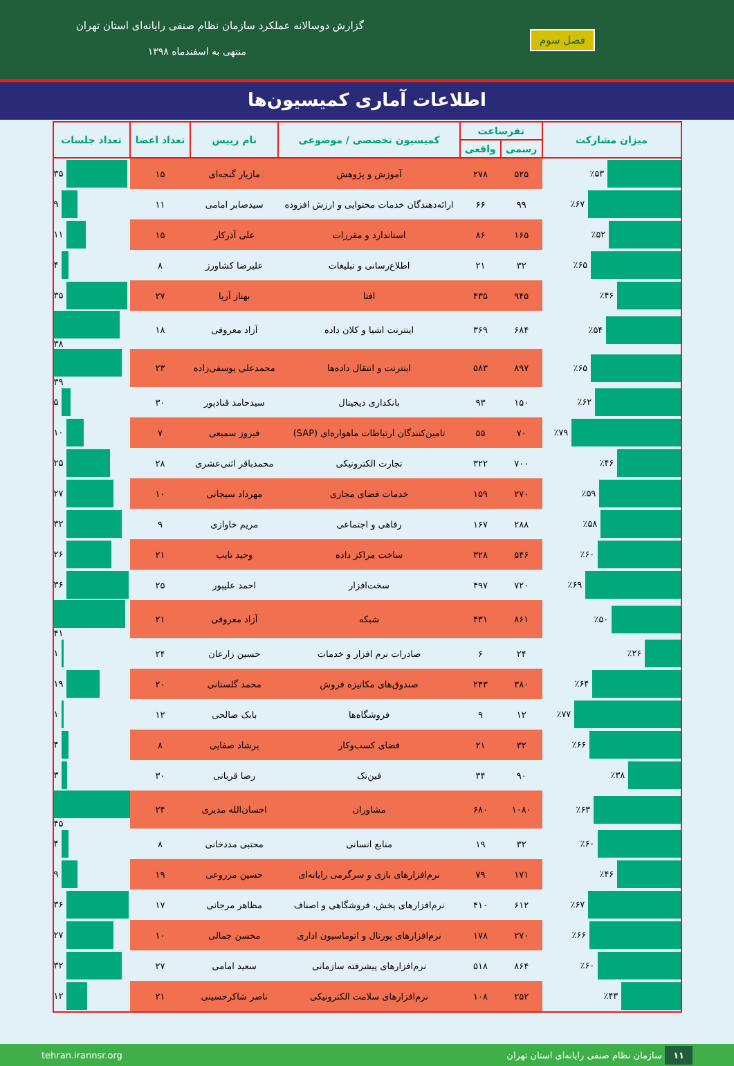گزارش دوسالانه عملکرد سازمان نظام صنفی رایانه‌ای استان تهران
منتهی به اسفندماه ۱۳۹۸
فصل سوم
اطلاعات آماری کمیسیون‌ها
| میزان مشارکت | نفرساعت | | کمیسیون تخصصی / موضوعی | نام رییس | تعداد اعضا | تعداد جلسات |
| --- | --- | --- | --- | --- | --- | --- |
| | رسمی | واقعی | | | | |
| ٪۵۳ | ۵۲۵ | ۲۷۸ | آموزش و پژوهش | مازیار گنجه‌ای | ۱۵ | ۳۵ |
| ٪۶۷ | ۹۹ | ۶۶ | ارائه‌دهندگان خدمات محتوایی و ارزش افزوده | سیدصابر امامی | ۱۱ | ۹ |
| ٪۵۲ | ۱۶۵ | ۸۶ | استاندارد و مقررات | علی آذرکار | ۱۵ | ۱۱ |
| ٪۶۵ | ۳۲ | ۲۱ | اطلاع‌رسانی و تبلیغات | علیرضا کشاورز | ۸ | ۴ |
| ٪۴۶ | ۹۴۵ | ۴۳۵ | افتا | بهناز آریا | ۲۷ | ۳۵ |
| ٪۵۴ | ۶۸۴ | ۳۶۹ | اینترنت اشیا و کلان داده | آزاد معروفی | ۱۸ | ۳۸ |
| ٪۶۵ | ۸۹۷ | ۵۸۳ | اینترنت و انتقال داده‌ها | محمدعلی یوسفی‌زاده | ۲۳ | ۳۹ |
| ٪۶۲ | ۱۵۰ | ۹۳ | بانکداری دیجیتال | سیدحامد قنادپور | ۳۰ | ۵ |
| ٪۷۹ | ۷۰ | ۵۵ | تامین‌کنندگان ارتباطات ماهواره‌ای (SAP) | فیروز سمیعی | ۷ | ۱۰ |
| ٪۴۶ | ۷۰۰ | ۳۲۲ | تجارت الکترونیکی | محمدباقر اثنی‌عشری | ۲۸ | ۲۵ |
| ٪۵۹ | ۲۷۰ | ۱۵۹ | خدمات فضای مجازی | مهرداد سیجانی | ۱۰ | ۲۷ |
| ٪۵۸ | ۲۸۸ | ۱۶۷ | رفاهی و اجتماعی | مریم خاوازی | ۹ | ۳۲ |
| ٪۶۰ | ۵۴۶ | ۳۲۸ | ساخت مراکز داده | وحید تایب | ۲۱ | ۲۶ |
| ٪۶۹ | ۷۲۰ | ۴۹۷ | سخت‌افزار | احمد علیپور | ۲۵ | ۳۶ |
| ٪۵۰ | ۸۶۱ | ۴۳۱ | شبکه | آزاد معروفی | ۲۱ | ۴۱ |
| ٪۲۶ | ۲۴ | ۶ | صادرات نرم افزار و خدمات | حسین زارعان | ۲۴ | ۱ |
| ٪۶۴ | ۳۸۰ | ۲۴۳ | صندوق‌های مکانیزه فروش | محمد گلستانی | ۲۰ | ۱۹ |
| ٪۷۷ | ۱۲ | ۹ | فروشگاه‌ها | بابک صالحی | ۱۲ | ۱ |
| ٪۶۶ | ۳۲ | ۲۱ | فضای کسب‌وکار | پرشاد صفایی | ۸ | ۴ |
| ٪۳۸ | ۹۰ | ۳۴ | فین‌تک | رضا قربانی | ۳۰ | ۳ |
| ٪۶۳ | ۱۰۸۰ | ۶۸۰ | مشاوران | احسان‌الله مدیری | ۲۴ | ۴۵ |
| ٪۶۰ | ۳۲ | ۱۹ | منابع انسانی | محتبی مددخانی | ۸ | ۴ |
| ٪۴۶ | ۱۷۱ | ۷۹ | نرم‌افزارهای بازی و سرگرمی رایانه‌ای | حسین مزروعی | ۱۹ | ۹ |
| ٪۶۷ | ۶۱۲ | ۴۱۰ | نرم‌افزارهای پخش، فروشگاهی و اصناف | مظاهر مرجانی | ۱۷ | ۳۶ |
| ٪۶۶ | ۲۷۰ | ۱۷۸ | نرم‌افزارهای پورتال و اتوماسیون اداری | محسن جمالی | ۱۰ | ۲۷ |
| ٪۶۰ | ۸۶۴ | ۵۱۸ | نرم‌افزارهای پیشرفته سازمانی | سعید امامی | ۲۷ | ۳۲ |
| ٪۴۳ | ۲۵۲ | ۱۰۸ | نرم‌افزارهای سلامت الکترونیکی | ناصر شاکرحسینی | ۲۱ | ۱۲ |
۱۱ سازمان نظام صنفی رایانه‌ای استان تهران tehran.irannsr.org